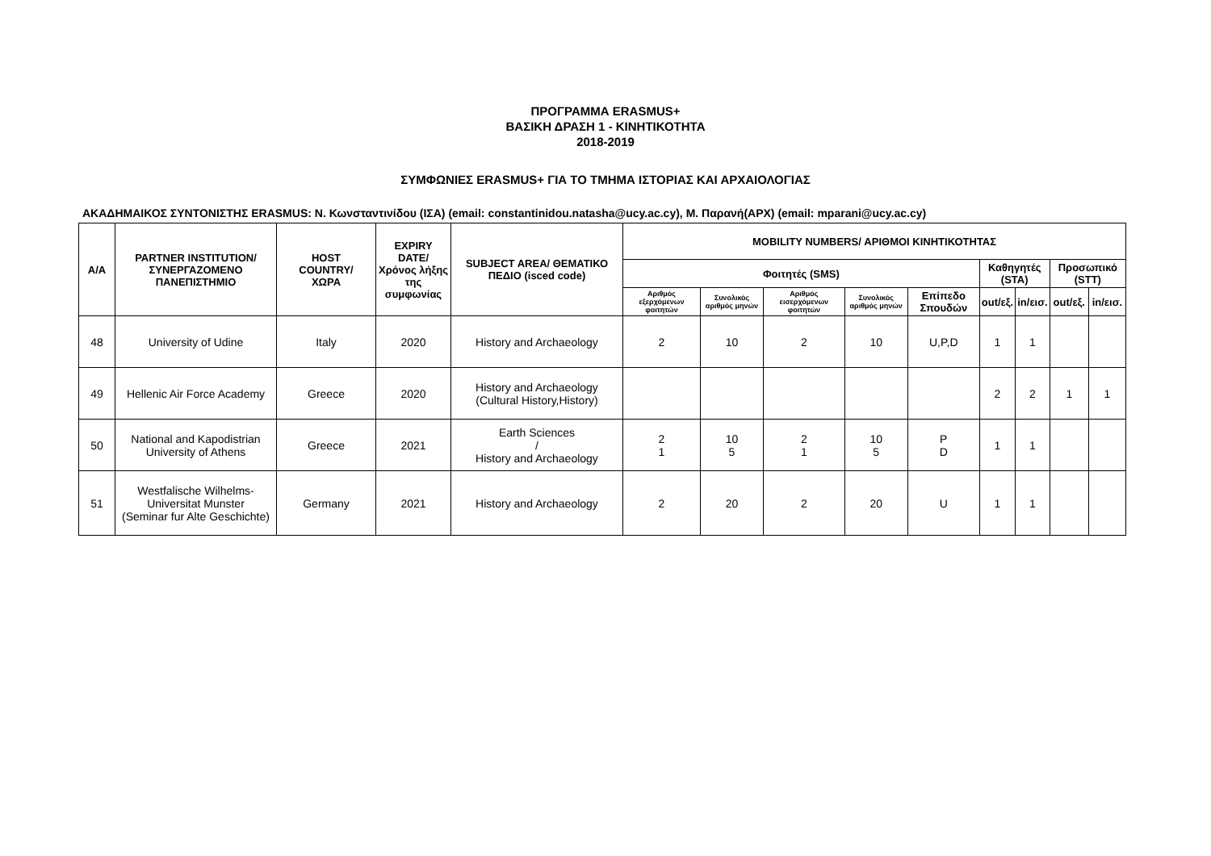ΠΡΟΓΡΑΜΜΑ ERASMUS+
ΒΑΣΙΚΗ ΔΡΑΣΗ 1 - ΚΙΝΗΤΙΚΟΤΗΤΑ
2018-2019
ΣΥΜΦΩΝΙΕΣ ERASMUS+ ΓΙΑ ΤΟ ΤΜΗΜΑ ΙΣΤΟΡΙΑΣ ΚΑΙ ΑΡΧΑΙΟΛΟΓΙΑΣ
ΑΚΑΔΗΜΑΙΚΟΣ ΣΥΝΤΟΝΙΣΤΗΣ ERASMUS: Ν. Κωνσταντινίδου (ΙΣΑ) (email: constantinidou.natasha@ucy.ac.cy), Μ. Παρανή(ΑΡΧ) (email: mparani@ucy.ac.cy)
| Α/Α | PARTNER INSTITUTION/ ΣΥΝΕΡΓΑΖΟΜΕΝΟ ΠΑΝΕΠΙΣΤΗΜΙΟ | HOST COUNTRY/ ΧΩΡΑ | EXPIRY DATE/ Χρόνος λήξης της συμφωνίας | SUBJECT AREA/ ΘΕΜΑΤΙΚΟ ΠΕΔΙΟ (isced code) | MOBILITY NUMBERS/ ΑΡΙΘΜΟΙ ΚΙΝΗΤΙΚΟΤΗΤΑΣ | | | | | | | | |
| --- | --- | --- | --- | --- | --- | --- | --- | --- | --- | --- | --- | --- | --- |
| | | | | | Φοιτητές (SMS) | | | | | Καθηγητές (STA) | | Προσωπικό (STT) | |
| | | | | | Αριθμός εξερχόμενων φοιτητών | Συνολικός αριθμός μηνών | Αριθμός εισερχόμενων φοιτητών | Συνολικός αριθμός μηνών | Επίπεδο Σπουδών | out/εξ. | in/εισ. | out/εξ. | in/εισ. |
| 48 | University of Udine | Italy | 2020 | History and Archaeology | 2 | 10 | 2 | 10 | U,P,D | 1 | 1 | | |
| 49 | Hellenic Air Force Academy | Greece | 2020 | History and Archaeology (Cultural History,History) | | | | | | 2 | 2 | 1 | 1 |
| 50 | National and Kapodistrian University of Athens | Greece | 2021 | Earth Sciences / History and Archaeology | 2 1 | 10 5 | 2 1 | 10 5 | P D | 1 | 1 | | |
| 51 | Westfalische Wilhelms- Universitat Munster (Seminar fur Alte Geschichte) | Germany | 2021 | History and Archaeology | 2 | 20 | 2 | 20 | U | 1 | 1 | | |